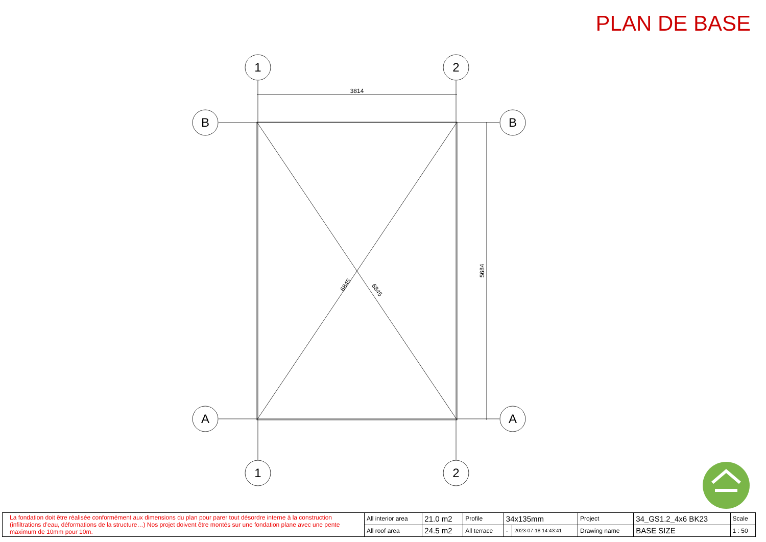PLAN DE BASE
1
2
1
2
B
B
A
A
3814
5684
6845
6845
| La fondation doit être réalisée conformément aux dimensions du plan pour parer tout désordre interne à la construction (infiltrations d’eau, déformations de la structure…) Nos projet doivent être montés sur une fondation plane avec une pente maximum de 10mm pour 10m. | All interior area | 21.0 m2 | Profile | 34x135mm | | Project | 34_GS1.2_4x6 BK23 | Scale |
| | All roof area | 24.5 m2 | All terrace | - | 2023-07-18 14:43:41 | Drawing name | BASE SIZE | 1 : 50 |